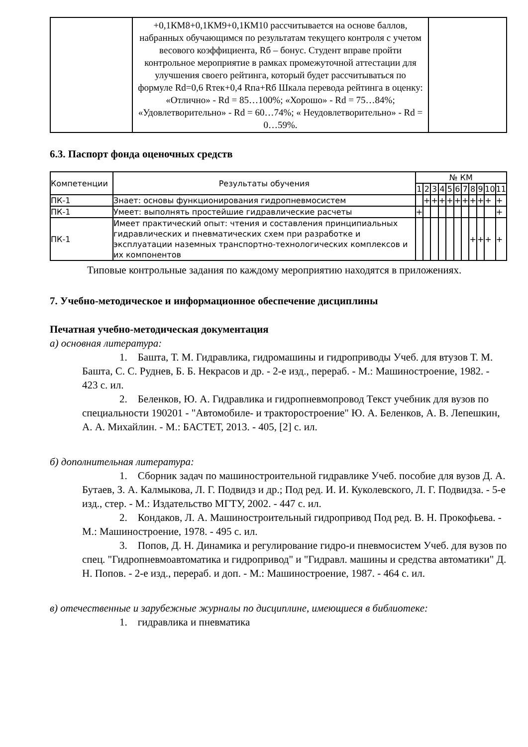| | +0,1КМ8+0,1КМ9+0,1КМ10 рассчитывается на основе баллов, набранных обучающимся по результатам текущего контроля с учетом весового коэффициента, Rб – бонус. Студент вправе пройти контрольное мероприятие в рамках промежуточной аттестации для улучшения своего рейтинга, который будет рассчитываться по формуле Rd=0,6 Rтек+0,4 Rпа+Rб Шкала перевода рейтинга в оценку: «Отлично» - Rd = 85…100%; «Хорошо» - Rd = 75…84%; «Удовлетворительно» - Rd = 60…74%; « Неудовлетворительно» - Rd = 0…59%. | |
6.3. Паспорт фонда оценочных средств
| Компетенции | Результаты обучения | № КМ | | | | | | | | | | |
| --- | --- | --- | --- | --- | --- | --- | --- | --- | --- | --- | --- | --- |
| | | 1 | 2 | 3 | 4 | 5 | 6 | 7 | 8 | 9 | 10 | 11 |
| ПК-1 | Знает: основы функционирования гидропневмосистем | | + | + | + | + | + | + | + | + | + | + |
| ПК-1 | Умеет: выполнять простейшие гидравлические расчеты | + | | | | | | | | | | + |
| ПК-1 | Имеет практический опыт: чтения и составления принципиальных гидравлических и пневматических схем при разработке и эксплуатации наземных транспортно-технологических комплексов и их компонентов | | | | | | | | + | + | + | + |
Типовые контрольные задания по каждому мероприятию находятся в приложениях.
7. Учебно-методическое и информационное обеспечение дисциплины
Печатная учебно-методическая документация
а) основная литература:
1. Башта, Т. М. Гидравлика, гидромашины и гидроприводы Учеб. для втузов Т. М. Башта, С. С. Руднев, Б. Б. Некрасов и др. - 2-е изд., перераб. - М.: Машиностроение, 1982. - 423 с. ил.
2. Беленков, Ю. А. Гидравлика и гидропневмопровод Текст учебник для вузов по специальности 190201 - "Автомобиле- и тракторостроение" Ю. А. Беленков, А. В. Лепешкин, А. А. Михайлин. - М.: БАСТЕТ, 2013. - 405, [2] с. ил.
б) дополнительная литература:
1. Сборник задач по машиностроительной гидравлике Учеб. пособие для вузов Д. А. Бутаев, З. А. Калмыкова, Л. Г. Подвидз и др.; Под ред. И. И. Куколевского, Л. Г. Подвидза. - 5-е изд., стер. - М.: Издательство МГТУ, 2002. - 447 с. ил.
2. Кондаков, Л. А. Машиностроительный гидропривод Под ред. В. Н. Прокофьева. - М.: Машиностроение, 1978. - 495 с. ил.
3. Попов, Д. Н. Динамика и регулирование гидро-и пневмосистем Учеб. для вузов по спец. "Гидропневмоавтоматика и гидропривод" и "Гидравл. машины и средства автоматики" Д. Н. Попов. - 2-е изд., перераб. и доп. - М.: Машиностроение, 1987. - 464 с. ил.
в) отечественные и зарубежные журналы по дисциплине, имеющиеся в библиотеке:
1. гидравлика и пневматика